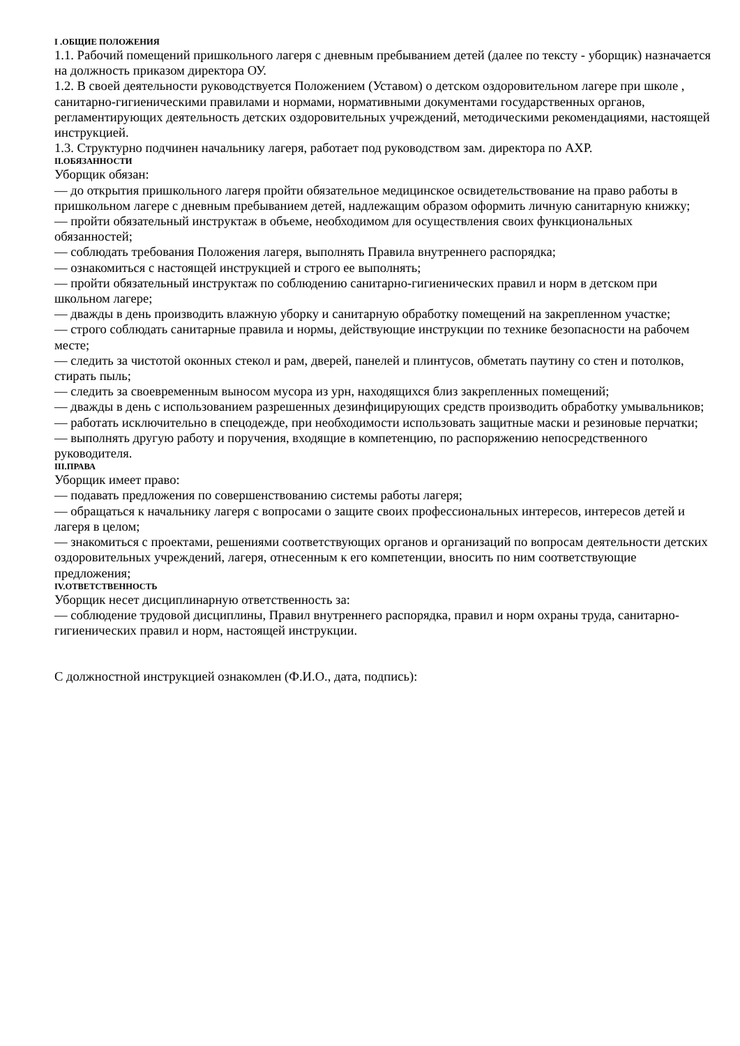I .ОБЩИЕ ПОЛОЖЕНИЯ
1.1. Рабочий помещений пришкольного лагеря с дневным пребыванием детей (далее по тексту - уборщик) назначается на должность приказом директора ОУ.
1.2. В своей деятельности руководствуется Положением (Уставом) о детском оздоровительном лагере при школе , санитарно-гигиеническими правилами и нормами, нормативными документами государственных органов, регламентирующих деятельность детских оздоровительных учреждений, методическими рекомендациями, настоящей инструкцией.
1.3. Структурно подчинен начальнику лагеря, работает под руководством зам. директора по АХР.
II.ОБЯЗАННОСТИ
Уборщик обязан:
— до открытия пришкольного лагеря пройти обязательное медицинское освидетельствование на право работы в пришкольном лагере с дневным пребыванием детей, надлежащим образом оформить личную санитарную книжку;
— пройти обязательный инструктаж в объеме, необходимом для осуществления своих функциональных обязанностей;
— соблюдать требования Положения лагеря, выполнять Правила внутреннего распорядка;
— ознакомиться с настоящей инструкцией и строго ее выполнять;
— пройти обязательный инструктаж по соблюдению санитарно-гигиенических правил и норм в детском при школьном лагере;
— дважды в день производить влажную уборку и санитарную обработку помещений на закрепленном участке;
— строго соблюдать санитарные правила и нормы, действующие инструкции по технике безопасности на рабочем месте;
— следить за чистотой оконных стекол и рам, дверей, панелей и плинтусов, обметать паутину со стен и потолков, стирать пыль;
— следить за своевременным выносом мусора из урн, находящихся близ закрепленных помещений;
— дважды в день с использованием разрешенных дезинфицирующих средств производить обработку умывальников;
— работать исключительно в спецодежде, при необходимости использовать защитные маски и резиновые перчатки;
— выполнять другую работу и поручения, входящие в компетенцию, по распоряжению непосредственного руководителя.
III.ПРАВА
Уборщик имеет право:
— подавать предложения по совершенствованию системы работы лагеря;
— обращаться к начальнику лагеря с вопросами о защите своих профессиональных интересов, интересов детей и лагеря в целом;
— знакомиться с проектами, решениями соответствующих органов и организаций по вопросам деятельности детских оздоровительных учреждений, лагеря, отнесенным к его компетенции, вносить по ним соответствующие предложения;
IV.ОТВЕТСТВЕННОСТЬ
Уборщик несет дисциплинарную ответственность за:
— соблюдение трудовой дисциплины, Правил внутреннего распорядка, правил и норм охраны труда, санитарно-гигиенических правил и норм, настоящей инструкции.
С должностной инструкцией ознакомлен (Ф.И.О., дата, подпись):